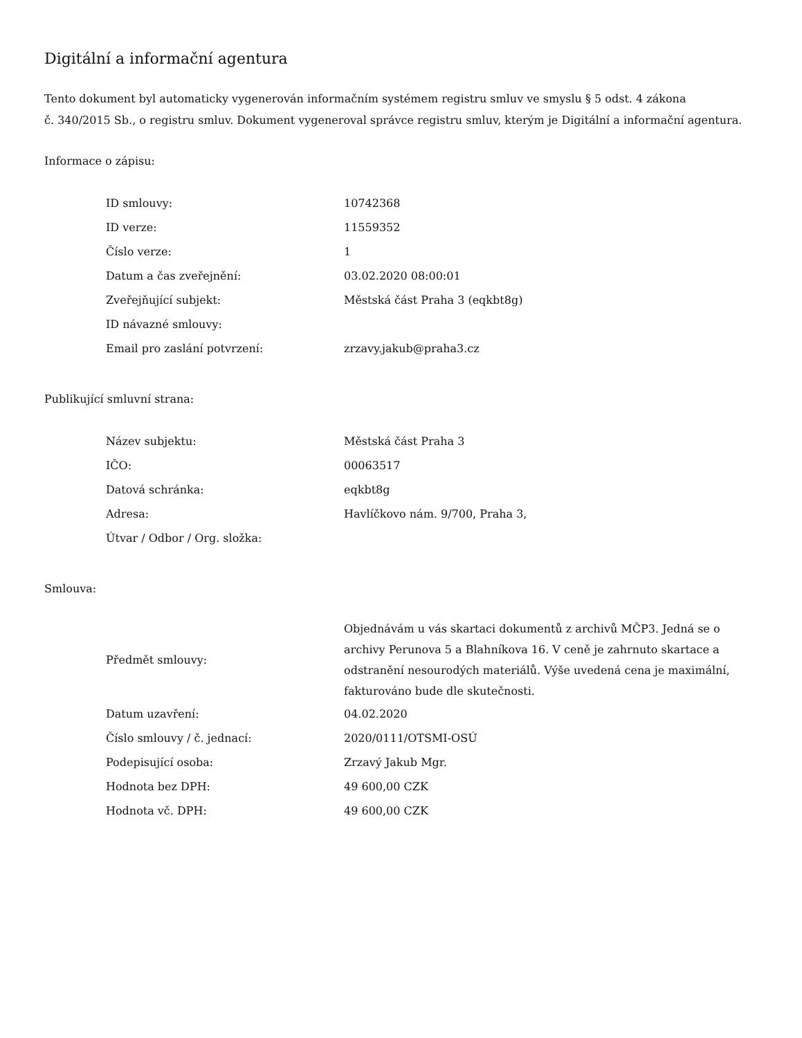Digitální a informační agentura
Tento dokument byl automaticky vygenerován informačním systémem registru smluv ve smyslu § 5 odst. 4 zákona
č. 340/2015 Sb., o registru smluv. Dokument vygeneroval správce registru smluv, kterým je Digitální a informační agentura.
Informace o zápisu:
| ID smlouvy: | 10742368 |
| ID verze: | 11559352 |
| Číslo verze: | 1 |
| Datum a čas zveřejnění: | 03.02.2020 08:00:01 |
| Zveřejňující subjekt: | Městská část Praha 3 (eqkbt8g) |
| ID návazné smlouvy: | |
| Email pro zaslání potvrzení: | zrzavy.jakub@praha3.cz |
Publikující smluvní strana:
| Název subjektu: | Městská část Praha 3 |
| IČO: | 00063517 |
| Datová schránka: | eqkbt8g |
| Adresa: | Havlíčkovo nám. 9/700, Praha 3, |
| Útvar / Odbor / Org. složka: | |
Smlouva:
| Předmět smlouvy: | Objednávám u vás skartaci dokumentů z archivů MČP3. Jedná se o archivy Perunova 5 a Blahníkova 16. V ceně je zahrnuto skartace a odstranění nesourodých materiálů. Výše uvedená cena je maximální, fakturováno bude dle skutečnosti. |
| Datum uzavření: | 04.02.2020 |
| Číslo smlouvy / č. jednací: | 2020/0111/OTSMI-OSÚ |
| Podepisující osoba: | Zrzavý Jakub Mgr. |
| Hodnota bez DPH: | 49 600,00 CZK |
| Hodnota vč. DPH: | 49 600,00 CZK |